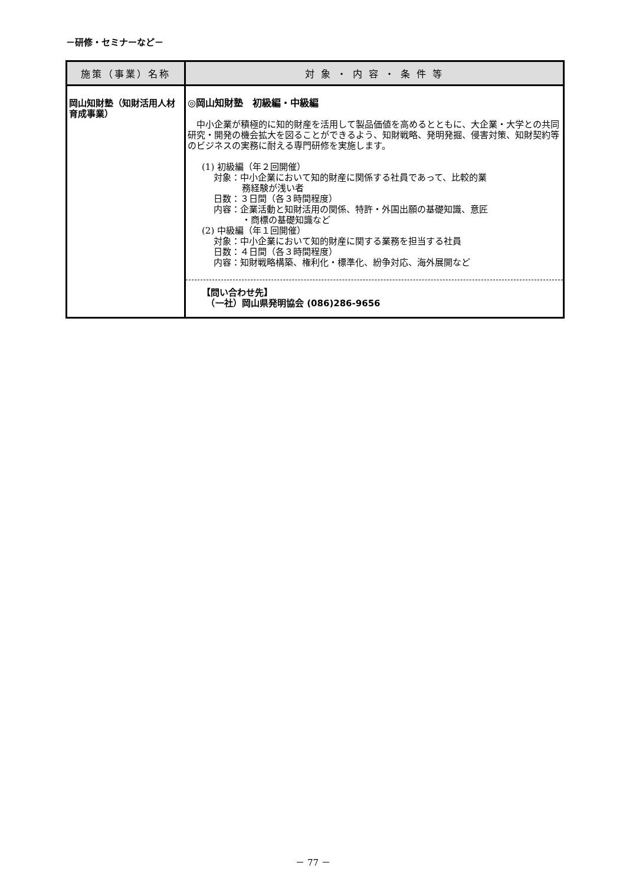－研修・セミナーなど－
| 施策（事業）名称 | 対 象 ・ 内 容 ・ 条 件 等 |
| --- | --- |
| 岡山知財塾（知財活用人材育成事業） | ◎岡山知財塾 初級編・中級編 中小企業が積極的に知的財産を活用して製品価値を高めるとともに、大企業・大学との共同研究・開発の機会拡大を図ることができるよう、知財戦略、発明発掘、侵害対策、知財契約等のビジネスの実務に耐える専門研修を実施します。 (1) 初級編（年２回開催） 対象：中小企業において知的財産に関係する社員であって、比較的業 務経験が浅い者 日数：３日間（各３時間程度） 内容：企業活動と知財活用の関係、特許・外国出願の基礎知識、意匠 ・商標の基礎知識など (2) 中級編（年１回開催） 対象：中小企業において知的財産に関する業務を担当する社員 日数：４日間（各３時間程度） 内容：知財戦略構築、権利化・標準化、紛争対応、海外展開など 【問い合わせ先】 （一社）岡山県発明協会 (086)286-9656 |
－ 77 －